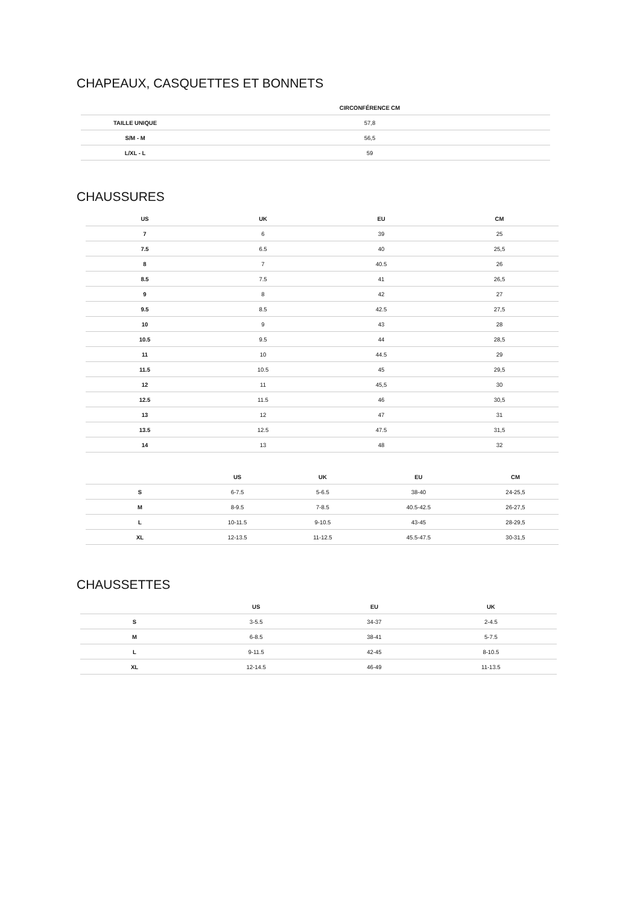CHAPEAUX, CASQUETTES ET BONNETS
| | CIRCONFÉRENCE CM |
| --- | --- |
| TAILLE UNIQUE | 57,8 |
| S/M - M | 56,5 |
| L/XL - L | 59 |
CHAUSSURES
| US | UK | EU | CM |
| --- | --- | --- | --- |
| 7 | 6 | 39 | 25 |
| 7.5 | 6.5 | 40 | 25,5 |
| 8 | 7 | 40.5 | 26 |
| 8.5 | 7.5 | 41 | 26,5 |
| 9 | 8 | 42 | 27 |
| 9.5 | 8.5 | 42.5 | 27,5 |
| 10 | 9 | 43 | 28 |
| 10.5 | 9.5 | 44 | 28,5 |
| 11 | 10 | 44.5 | 29 |
| 11.5 | 10.5 | 45 | 29,5 |
| 12 | 11 | 45,5 | 30 |
| 12.5 | 11.5 | 46 | 30,5 |
| 13 | 12 | 47 | 31 |
| 13.5 | 12.5 | 47.5 | 31,5 |
| 14 | 13 | 48 | 32 |
| | US | UK | EU | CM |
| --- | --- | --- | --- | --- |
| S | 6-7.5 | 5-6.5 | 38-40 | 24-25,5 |
| M | 8-9.5 | 7-8.5 | 40.5-42.5 | 26-27,5 |
| L | 10-11.5 | 9-10.5 | 43-45 | 28-29,5 |
| XL | 12-13.5 | 11-12.5 | 45.5-47.5 | 30-31,5 |
CHAUSSETTES
| | US | EU | UK |
| --- | --- | --- | --- |
| S | 3-5.5 | 34-37 | 2-4.5 |
| M | 6-8.5 | 38-41 | 5-7.5 |
| L | 9-11.5 | 42-45 | 8-10.5 |
| XL | 12-14.5 | 46-49 | 11-13.5 |